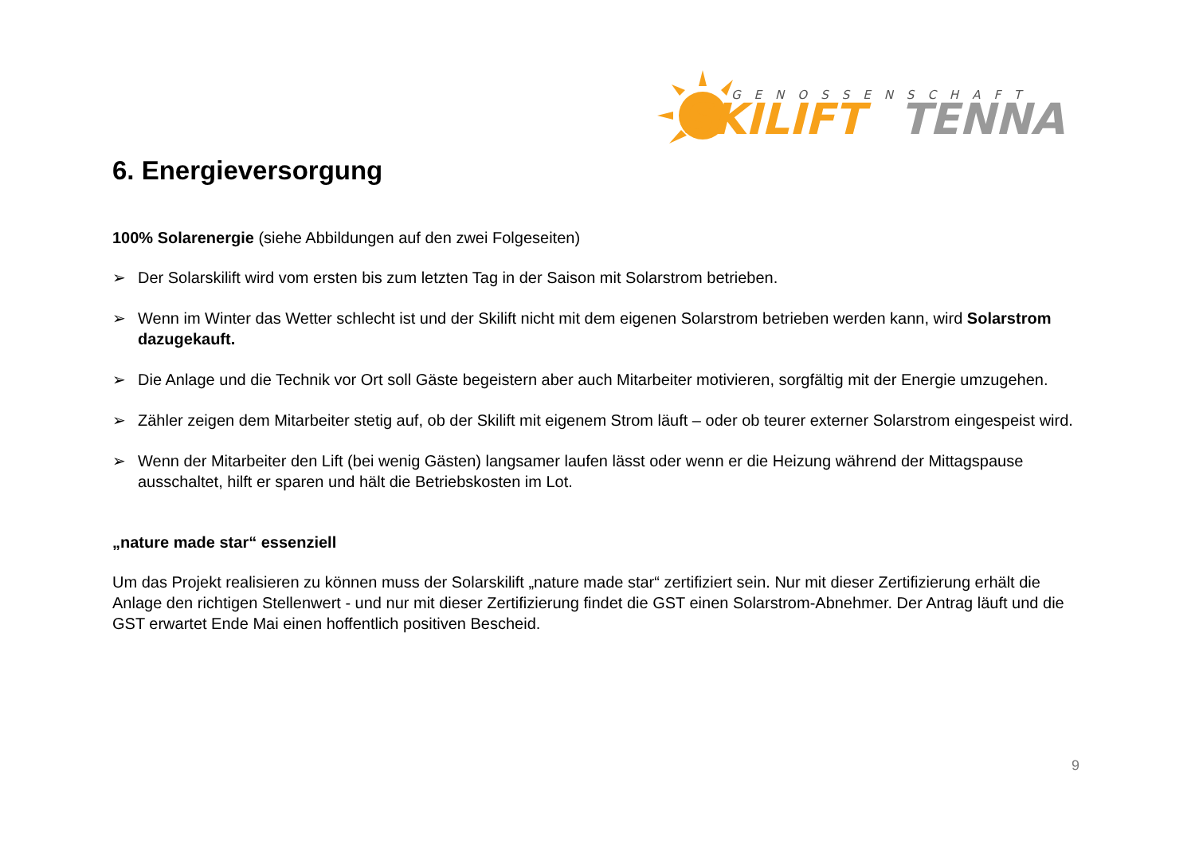GENOSSENSCHAFT
SKILIFT
TENNA
6. Energieversorgung
100% Solarenergie (siehe Abbildungen auf den zwei Folgeseiten)
➢ Der Solarskilift wird vom ersten bis zum letzten Tag in der Saison mit Solarstrom betrieben.
➢ Wenn im Winter das Wetter schlecht ist und der Skilift nicht mit dem eigenen Solarstrom betrieben werden kann, wird Solarstrom dazugekauft.
➢ Die Anlage und die Technik vor Ort soll Gäste begeistern aber auch Mitarbeiter motivieren, sorgfältig mit der Energie umzugehen.
➢ Zähler zeigen dem Mitarbeiter stetig auf, ob der Skilift mit eigenem Strom läuft – oder ob teurer externer Solarstrom eingespeist wird.
➢ Wenn der Mitarbeiter den Lift (bei wenig Gästen) langsamer laufen lässt oder wenn er die Heizung während der Mittagspause ausschaltet, hilft er sparen und hält die Betriebskosten im Lot.
„nature made star“ essenziell
Um das Projekt realisieren zu können muss der Solarskilift „nature made star“ zertifiziert sein. Nur mit dieser Zertifizierung erhält die Anlage den richtigen Stellenwert - und nur mit dieser Zertifizierung findet die GST einen Solarstrom-Abnehmer. Der Antrag läuft und die GST erwartet Ende Mai einen hoffentlich positiven Bescheid.
9